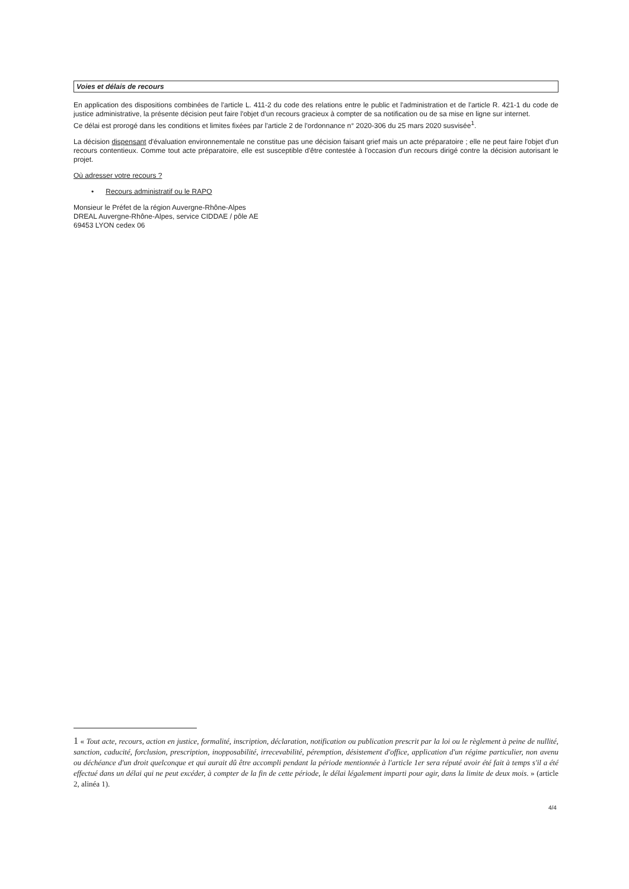Voies et délais de recours
En application des dispositions combinées de l'article L. 411-2 du code des relations entre le public et l'administration et de l'article R. 421-1 du code de justice administrative, la présente décision peut faire l'objet d'un recours gracieux à compter de sa notification ou de sa mise en ligne sur internet.
Ce délai est prorogé dans les conditions et limites fixées par l'article 2 de l'ordonnance n° 2020-306 du 25 mars 2020 susvisée<sup>1</sup>.
La décision dispensant d'évaluation environnementale ne constitue pas une décision faisant grief mais un acte préparatoire ; elle ne peut faire l'objet d'un recours contentieux. Comme tout acte préparatoire, elle est susceptible d'être contestée à l'occasion d'un recours dirigé contre la décision autorisant le projet.
Où adresser votre recours ?
• Recours administratif ou le RAPO
Monsieur le Préfet de la région Auvergne-Rhône-Alpes
DREAL Auvergne-Rhône-Alpes, service CIDDAE / pôle AE
69453 LYON cedex 06
1 « Tout acte, recours, action en justice, formalité, inscription, déclaration, notification ou publication prescrit par la loi ou le règlement à peine de nullité, sanction, caducité, forclusion, prescription, inopposabilité, irrecevabilité, péremption, désistement d'office, application d'un régime particulier, non avenu ou déchéance d'un droit quelconque et qui aurait dû être accompli pendant la période mentionnée à l'article 1er sera réputé avoir été fait à temps s'il a été effectué dans un délai qui ne peut excéder, à compter de la fin de cette période, le délai légalement imparti pour agir, dans la limite de deux mois. » (article 2, alinéa 1).
4/4